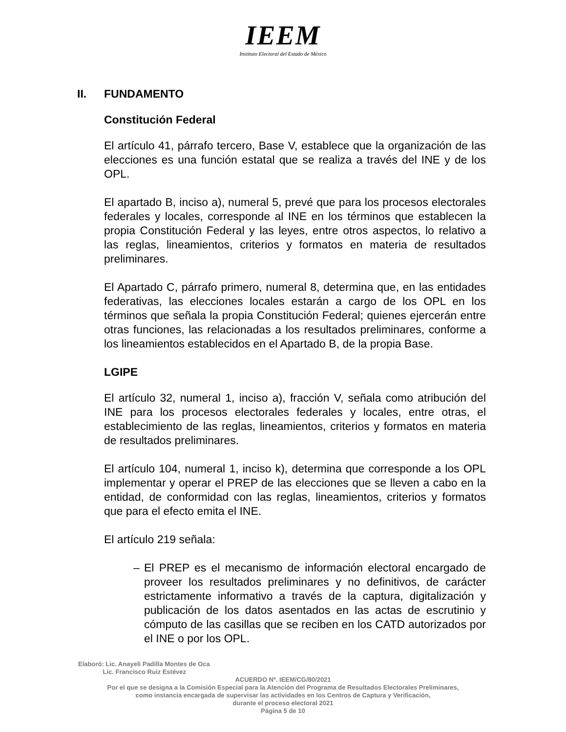IEEM
Instituto Electoral del Estado de México
II. FUNDAMENTO
Constitución Federal
El artículo 41, párrafo tercero, Base V, establece que la organización de las elecciones es una función estatal que se realiza a través del INE y de los OPL.
El apartado B, inciso a), numeral 5, prevé que para los procesos electorales federales y locales, corresponde al INE en los términos que establecen la propia Constitución Federal y las leyes, entre otros aspectos, lo relativo a las reglas, lineamientos, criterios y formatos en materia de resultados preliminares.
El Apartado C, párrafo primero, numeral 8, determina que, en las entidades federativas, las elecciones locales estarán a cargo de los OPL en los términos que señala la propia Constitución Federal; quienes ejercerán entre otras funciones, las relacionadas a los resultados preliminares, conforme a los lineamientos establecidos en el Apartado B, de la propia Base.
LGIPE
El artículo 32, numeral 1, inciso a), fracción V, señala como atribución del INE para los procesos electorales federales y locales, entre otras, el establecimiento de las reglas, lineamientos, criterios y formatos en materia de resultados preliminares.
El artículo 104, numeral 1, inciso k), determina que corresponde a los OPL implementar y operar el PREP de las elecciones que se lleven a cabo en la entidad, de conformidad con las reglas, lineamientos, criterios y formatos que para el efecto emita el INE.
El artículo 219 señala:
– El PREP es el mecanismo de información electoral encargado de proveer los resultados preliminares y no definitivos, de carácter estrictamente informativo a través de la captura, digitalización y publicación de los datos asentados en las actas de escrutinio y cómputo de las casillas que se reciben en los CATD autorizados por el INE o por los OPL.
Elaboró: Lic. Anayeli Padilla Montes de Oca
Lic. Francisco Ruiz Estévez
ACUERDO Nº. IEEM/CG/80/2021
Por el que se designa a la Comisión Especial para la Atención del Programa de Resultados Electorales Preliminares,
como instancia encargada de supervisar las actividades en los Centros de Captura y Verificación,
durante el proceso electoral 2021
Página 5 de 10